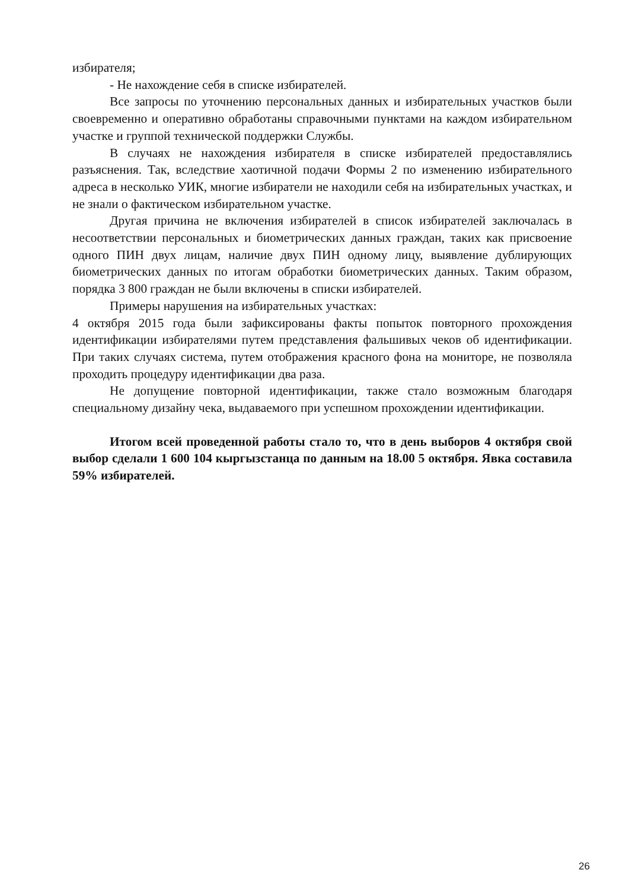избирателя;
- Не нахождение себя в списке избирателей.
Все запросы по уточнению персональных данных и избирательных участков были своевременно и оперативно обработаны справочными пунктами на каждом избирательном участке и группой технической поддержки Службы.
В случаях не нахождения избирателя в списке избирателей предоставлялись разъяснения. Так, вследствие хаотичной подачи Формы 2 по изменению избирательного адреса в несколько УИК, многие избиратели не находили себя на избирательных участках, и не знали о фактическом избирательном участке.
Другая причина не включения избирателей в список избирателей заключалась в несоответствии персональных и биометрических данных граждан, таких как присвоение одного ПИН двух лицам, наличие двух ПИН одному лицу, выявление дублирующих биометрических данных по итогам обработки биометрических данных. Таким образом, порядка 3 800 граждан не были включены в списки избирателей.
Примеры нарушения на избирательных участках:
4 октября 2015 года были зафиксированы факты попыток повторного прохождения идентификации избирателями путем представления фальшивых чеков об идентификации. При таких случаях система, путем отображения красного фона на мониторе, не позволяла проходить процедуру идентификации два раза.
Не допущение повторной идентификации, также стало возможным благодаря специальному дизайну чека, выдаваемого при успешном прохождении идентификации.
Итогом всей проведенной работы стало то, что в день выборов 4 октября свой выбор сделали 1 600 104 кыргызстанца по данным на 18.00 5 октября. Явка составила 59% избирателей.
26